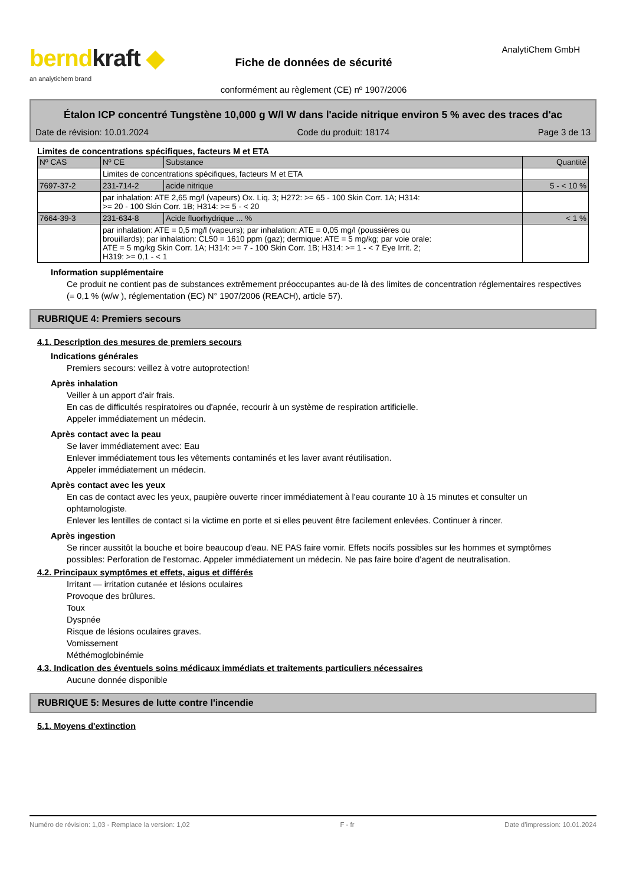berndkraft ◆
an analytichem brand
Fiche de données de sécurité
conformément au règlement (CE) nº 1907/2006
AnalytiChem GmbH
Étalon ICP concentré Tungstène 10,000 g W/l W dans l'acide nitrique environ 5 % avec des traces d'ac
Date de révision: 10.01.2024 Code du produit: 18174 Page 3 de 13
Limites de concentrations spécifiques, facteurs M et ETA
| Nº CAS | Nº CE | Substance | Quantité |
| --- | --- | --- | --- |
| | Limites de concentrations spécifiques, facteurs M et ETA | | |
| 7697-37-2 | 231-714-2 | acide nitrique | 5 - < 10 % |
| | par inhalation: ATE 2,65 mg/l (vapeurs) Ox. Liq. 3; H272: >= 65 - 100 Skin Corr. 1A; H314: >= 20 - 100 Skin Corr. 1B; H314: >= 5 - < 20 | | |
| 7664-39-3 | 231-634-8 | Acide fluorhydrique ... % | < 1 % |
| | par inhalation: ATE = 0,5 mg/l (vapeurs); par inhalation: ATE = 0,05 mg/l (poussières ou brouillards); par inhalation: CL50 = 1610 ppm (gaz); dermique: ATE = 5 mg/kg; par voie orale: ATE = 5 mg/kg Skin Corr. 1A; H314: >= 7 - 100 Skin Corr. 1B; H314: >= 1 - < 7 Eye Irrit. 2; H319: >= 0,1 - < 1 | | |
Information supplémentaire
Ce produit ne contient pas de substances extrêmement préoccupantes au-de là des limites de concentration réglementaires respectives (= 0,1 % (w/w ), réglementation (EC) N° 1907/2006 (REACH), article 57).
RUBRIQUE 4: Premiers secours
4.1. Description des mesures de premiers secours
Indications générales
Premiers secours: veillez à votre autoprotection!
Après inhalation
Veiller à un apport d'air frais.
En cas de difficultés respiratoires ou d'apnée, recourir à un système de respiration artificielle.
Appeler immédiatement un médecin.
Après contact avec la peau
Se laver immédiatement avec: Eau
Enlever immédiatement tous les vêtements contaminés et les laver avant réutilisation.
Appeler immédiatement un médecin.
Après contact avec les yeux
En cas de contact avec les yeux, paupière ouverte rincer immédiatement à l'eau courante 10 à 15 minutes et consulter un ophtamologiste.
Enlever les lentilles de contact si la victime en porte et si elles peuvent être facilement enlevées. Continuer à rincer.
Après ingestion
Se rincer aussitôt la bouche et boire beaucoup d'eau. NE PAS faire vomir. Effets nocifs possibles sur les hommes et symptômes possibles: Perforation de l'estomac. Appeler immédiatement un médecin. Ne pas faire boire d'agent de neutralisation.
4.2. Principaux symptômes et effets, aigus et différés
Irritant — irritation cutanée et lésions oculaires
Provoque des brûlures.
Toux
Dyspnée
Risque de lésions oculaires graves.
Vomissement
Méthémoglobinémie
4.3. Indication des éventuels soins médicaux immédiats et traitements particuliers nécessaires
Aucune donnée disponible
RUBRIQUE 5: Mesures de lutte contre l'incendie
5.1. Moyens d'extinction
Numéro de révision: 1,03 - Remplace la version: 1,02 F - fr Date d'impression: 10.01.2024